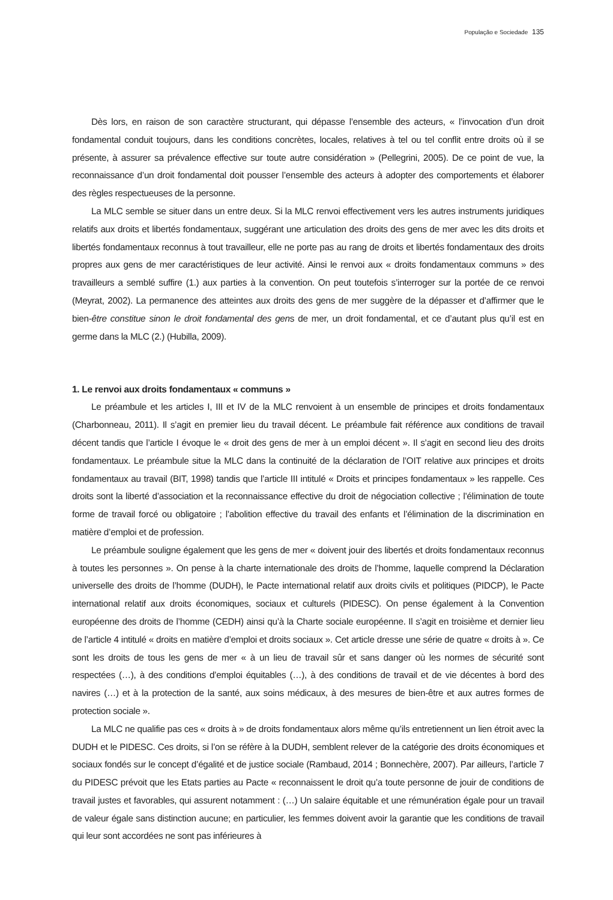População e Sociedade 135
Dès lors, en raison de son caractère structurant, qui dépasse l’ensemble des acteurs, « l’invocation d’un droit fondamental conduit toujours, dans les conditions concrètes, locales, relatives à tel ou tel conflit entre droits où il se présente, à assurer sa prévalence effective sur toute autre considération » (Pellegrini, 2005). De ce point de vue, la reconnaissance d’un droit fondamental doit pousser l’ensemble des acteurs à adopter des comportements et élaborer des règles respectueuses de la personne.
La MLC semble se situer dans un entre deux. Si la MLC renvoi effectivement vers les autres instruments juridiques relatifs aux droits et libertés fondamentaux, suggérant une articulation des droits des gens de mer avec les dits droits et libertés fondamentaux reconnus à tout travailleur, elle ne porte pas au rang de droits et libertés fondamentaux des droits propres aux gens de mer caractéristiques de leur activité. Ainsi le renvoi aux « droits fondamentaux communs » des travailleurs a semblé suffire (1.) aux parties à la convention. On peut toutefois s’interroger sur la portée de ce renvoi (Meyrat, 2002). La permanence des atteintes aux droits des gens de mer suggère de la dépasser et d’affirmer que le bien-être constitue sinon le droit fondamental des gens de mer, un droit fondamental, et ce d’autant plus qu’il est en germe dans la MLC (2.) (Hubilla, 2009).
1. Le renvoi aux droits fondamentaux « communs »
Le préambule et les articles I, III et IV de la MLC renvoient à un ensemble de principes et droits fondamentaux (Charbonneau, 2011). Il s’agit en premier lieu du travail décent. Le préambule fait référence aux conditions de travail décent tandis que l’article I évoque le « droit des gens de mer à un emploi décent ». Il s’agit en second lieu des droits fondamentaux. Le préambule situe la MLC dans la continuité de la déclaration de l’OIT relative aux principes et droits fondamentaux au travail (BIT, 1998) tandis que l’article III intitulé « Droits et principes fondamentaux » les rappelle. Ces droits sont la liberté d’association et la reconnaissance effective du droit de négociation collective ; l’élimination de toute forme de travail forcé ou obligatoire ; l’abolition effective du travail des enfants et l’élimination de la discrimination en matière d’emploi et de profession.
Le préambule souligne également que les gens de mer « doivent jouir des libertés et droits fondamentaux reconnus à toutes les personnes ». On pense à la charte internationale des droits de l’homme, laquelle comprend la Déclaration universelle des droits de l’homme (DUDH), le Pacte international relatif aux droits civils et politiques (PIDCP), le Pacte international relatif aux droits économiques, sociaux et culturels (PIDESC). On pense également à la Convention européenne des droits de l’homme (CEDH) ainsi qu’à la Charte sociale européenne. Il s’agit en troisième et dernier lieu de l’article 4 intitulé « droits en matière d’emploi et droits sociaux ». Cet article dresse une série de quatre « droits à ». Ce sont les droits de tous les gens de mer « à un lieu de travail sûr et sans danger où les normes de sécurité sont respectées (…), à des conditions d’emploi équitables (…), à des conditions de travail et de vie décentes à bord des navires (…) et à la protection de la santé, aux soins médicaux, à des mesures de bien-être et aux autres formes de protection sociale ».
La MLC ne qualifie pas ces « droits à » de droits fondamentaux alors même qu’ils entretiennent un lien étroit avec la DUDH et le PIDESC. Ces droits, si l’on se réfère à la DUDH, semblent relever de la catégorie des droits économiques et sociaux fondés sur le concept d’égalité et de justice sociale (Rambaud, 2014 ; Bonnechère, 2007). Par ailleurs, l’article 7 du PIDESC prévoit que les Etats parties au Pacte « reconnaissent le droit qu’a toute personne de jouir de conditions de travail justes et favorables, qui assurent notamment : (…) Un salaire équitable et une rémunération égale pour un travail de valeur égale sans distinction aucune; en particulier, les femmes doivent avoir la garantie que les conditions de travail qui leur sont accordées ne sont pas inférieures à